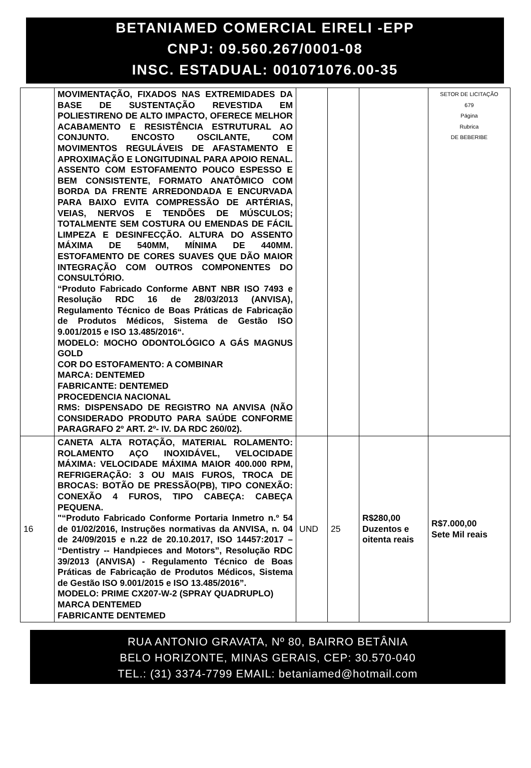BETANIAMED COMERCIAL EIRELI -EPP
CNPJ: 09.560.267/0001-08
INSC. ESTADUAL: 001071076.00-35
| | MOVIMENTAÇÃO, FIXADOS NAS EXTREMIDADES DA BASE DE SUSTENTAÇÃO REVESTIDA EM POLIESTIRENO DE ALTO IMPACTO, OFERECE MELHOR ACABAMENTO E RESISTÊNCIA ESTRUTURAL AO CONJUNTO. ENCOSTO OSCILANTE, COM MOVIMENTOS REGULÁVEIS DE AFASTAMENTO E APROXIMAÇÃO E LONGITUDINAL PARA APOIO RENAL. ASSENTO COM ESTOFAMENTO POUCO ESPESSO E BEM CONSISTENTE, FORMATO ANATÔMICO COM BORDA DA FRENTE ARREDONDADA E ENCURVADA PARA BAIXO EVITA COMPRESSÃO DE ARTÉRIAS, VEIAS, NERVOS E TENDÕES DE MÚSCULOS; TOTALMENTE SEM COSTURA OU EMENDAS DE FÁCIL LIMPEZA E DESINFECÇÃO. ALTURA DO ASSENTO MÁXIMA DE 540MM, MÍNIMA DE 440MM. ESTOFAMENTO DE CORES SUAVES QUE DÃO MAIOR INTEGRAÇÃO COM OUTROS COMPONENTES DO CONSULTÓRIO. “Produto Fabricado Conforme ABNT NBR ISO 7493 e Resolução RDC 16 de 28/03/2013 (ANVISA), Regulamento Técnico de Boas Práticas de Fabricação de Produtos Médicos, Sistema de Gestão ISO 9.001/2015 e ISO 13.485/2016“. MODELO: MOCHO ODONTOLÓGICO A GÁS MAGNUS GOLD COR DO ESTOFAMENTO: A COMBINAR MARCA: DENTEMED FABRICANTE: DENTEMED PROCEDENCIA NACIONAL RMS: DISPENSADO DE REGISTRO NA ANVISA (NÃO CONSIDERADO PRODUTO PARA SAÚDE CONFORME PARAGRAFO 2º ART. 2º- IV. DA RDC 260/02). | | | | SETOR DE LICITAÇÃO 679 Página Rubrica DE BEBERIBE |
| 16 | CANETA ALTA ROTAÇÃO, MATERIAL ROLAMENTO: ROLAMENTO AÇO INOXIDÁVEL, VELOCIDADE MÁXIMA: VELOCIDADE MÁXIMA MAIOR 400.000 RPM, REFRIGERAÇÃO: 3 OU MAIS FUROS, TROCA DE BROCAS: BOTÃO DE PRESSÃO(PB), TIPO CONEXÃO: CONEXÃO 4 FUROS, TIPO CABEÇA: CABEÇA PEQUENA. "“Produto Fabricado Conforme Portaria Inmetro n.º 54 de 01/02/2016, Instruções normativas da ANVISA, n. 04 de 24/09/2015 e n.22 de 20.10.2017, ISO 14457:2017 – “Dentistry -- Handpieces and Motors”, Resolução RDC 39/2013 (ANVISA) - Regulamento Técnico de Boas Práticas de Fabricação de Produtos Médicos, Sistema de Gestão ISO 9.001/2015 e ISO 13.485/2016”. MODELO: PRIME CX207-W-2 (SPRAY QUADRUPLO) MARCA DENTEMED FABRICANTE DENTEMED | UND | 25 | R$280,00 Duzentos e oitenta reais | R$7.000,00 Sete Mil reais |
RUA ANTONIO GRAVATA, Nº 80, BAIRRO BETÂNIA
BELO HORIZONTE, MINAS GERAIS, CEP: 30.570-040
TEL.: (31) 3374-7799 EMAIL: betaniamed@hotmail.com